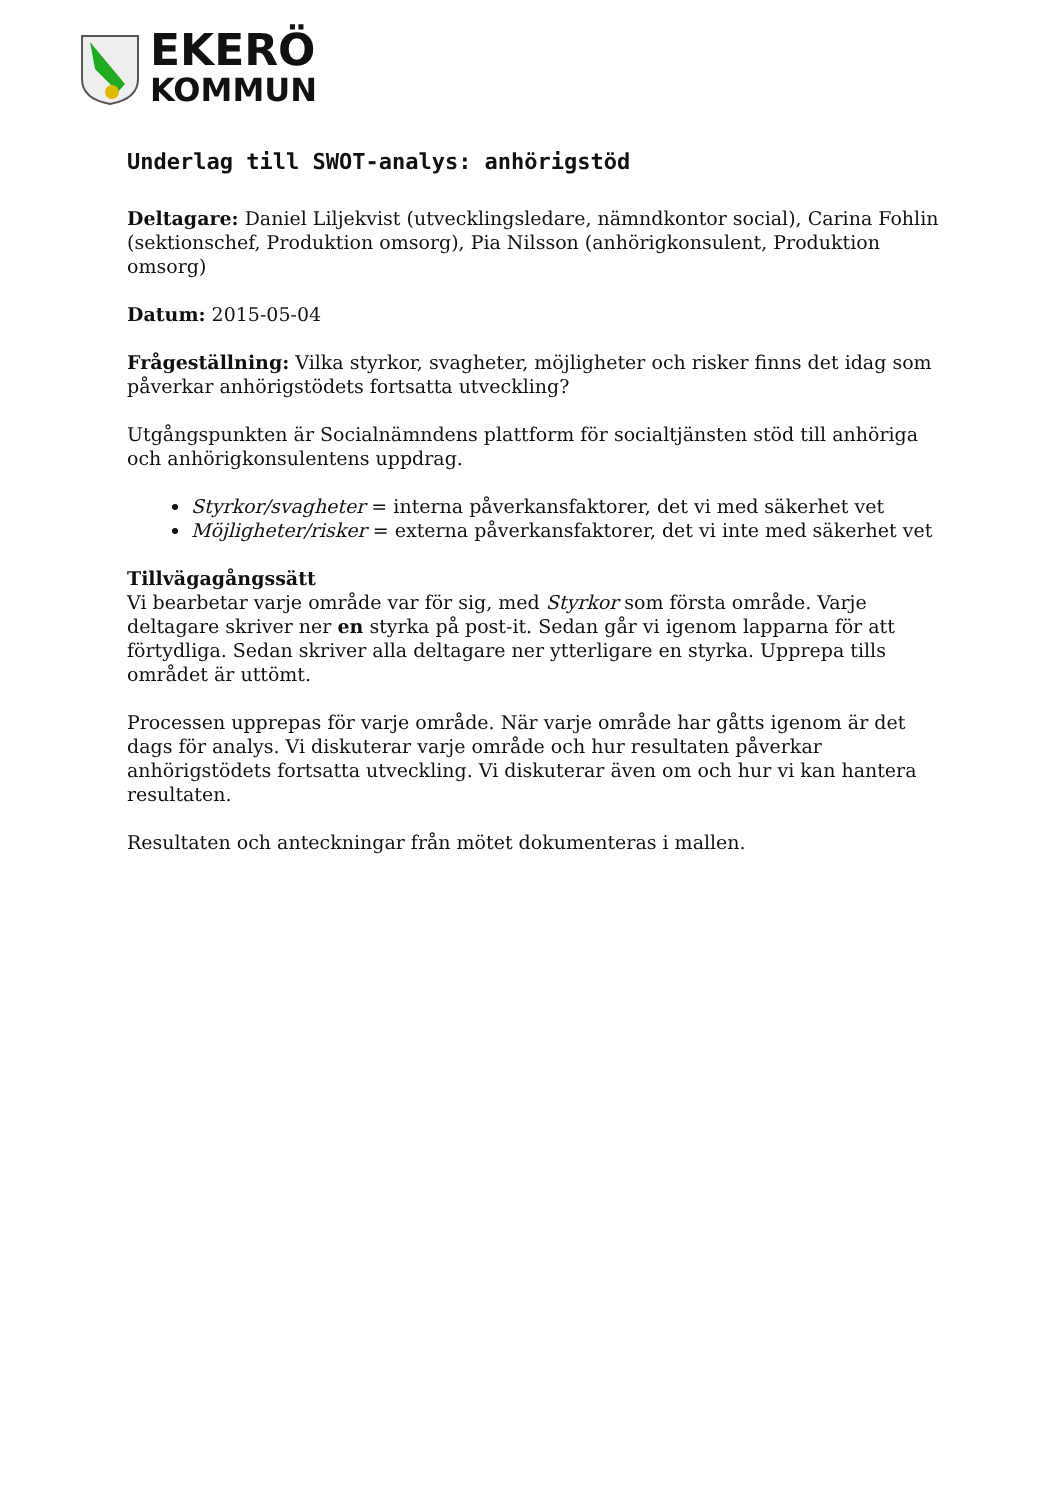EKERÖ
KOMMUN
Underlag till SWOT-analys: anhörigstöd
Deltagare: Daniel Liljekvist (utvecklingsledare, nämndkontor social), Carina Fohlin (sektionschef, Produktion omsorg), Pia Nilsson (anhörigkonsulent, Produktion omsorg)
Datum: 2015-05-04
Frågeställning: Vilka styrkor, svagheter, möjligheter och risker finns det idag som påverkar anhörigstödets fortsatta utveckling?
Utgångspunkten är Socialnämndens plattform för socialtjänsten stöd till anhöriga och anhörigkonsulentens uppdrag.
Styrkor/svagheter = interna påverkansfaktorer, det vi med säkerhet vet
Möjligheter/risker = externa påverkansfaktorer, det vi inte med säkerhet vet
Tillvägagångssätt
Vi bearbetar varje område var för sig, med Styrkor som första område. Varje deltagare skriver ner en styrka på post-it. Sedan går vi igenom lapparna för att förtydliga. Sedan skriver alla deltagare ner ytterligare en styrka. Upprepa tills området är uttömt.
Processen upprepas för varje område. När varje område har gåtts igenom är det dags för analys. Vi diskuterar varje område och hur resultaten påverkar anhörigstödets fortsatta utveckling. Vi diskuterar även om och hur vi kan hantera resultaten.
Resultaten och anteckningar från mötet dokumenteras i mallen.